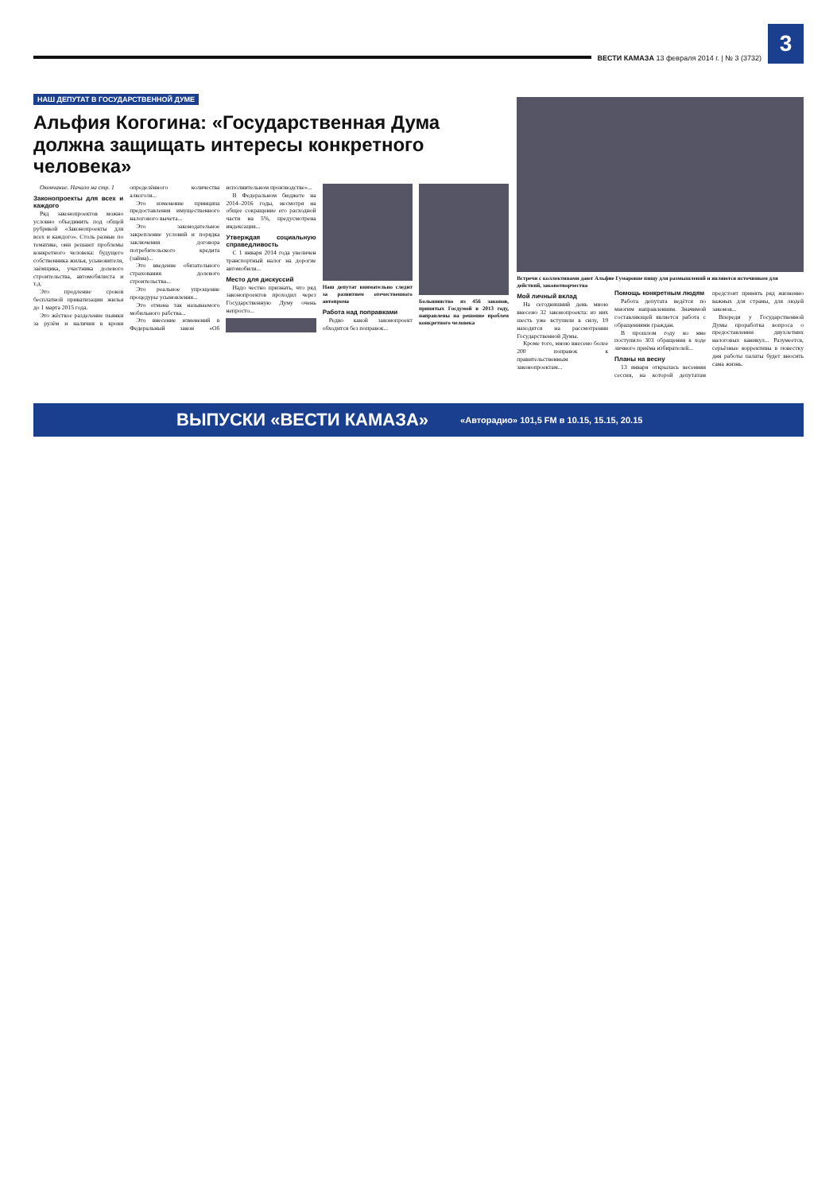ВЕСТИ КАМАЗА 13 февраля 2014 г. | № 3 (3732)
3
НАШ ДЕПУТАТ В ГОСУДАРСТВЕННОЙ ДУМЕ
Альфия Когогина: «Государственная Дума должна защищать интересы конкретного человека»
Окончание. Начало на стр. 1
Законопроекты для всех и каждого
Ряд законопроектов можно условно объединить под общей рубрикой «Законопроекты для всех и каждого». Столь разные по тематике, они решают проблемы конкретного человека: будущего собственника жилья, усыновителя, заёмщика, участника долевого строительства, автомобилиста и т.д.
Это продление сроков бесплатной приватизации жилья до 1 марта 2015 года.
Это жёсткое разделение пьянки за рулём и наличия в крови определённого количества алкоголя...
Это изменение принципа предоставления имущественного налогового вычета...
Это законодательное закрепление условий и порядка заключения договора потребительского кредита (займа)...
Это введение обязательного страхования долевого строительства...
Это реальное упрощение процедуры усыновления...
Это отмена так называемого мобильного рабства...
Это внесение изменений в Федеральный закон «Об исполнительном производстве»...
В Федеральном бюджете на 2014–2016 годы, несмотря на общее сокращение его расходной части на 5%, предусмотрена индексация...
Утверждая социальную справедливость
С 1 января 2014 года увеличен транспортный налог на дорогие автомобили...
Место для дискуссий
Надо честно признать, что ряд законопроектов проходил через Государственную Думу очень непросто...
Наш депутат внимательно следит за развитием отечественного автопрома
Работа над поправками
Редко какой законопроект обходится без поправок...
Большинство из 456 законов, принятых Госдумой в 2013 году, направлены на решение проблем конкретного человека
Встречи с коллективами дают Альфие Гумаровне пищу для размышлений и являются источником для действий, законотворчества
Мой личный вклад
На сегодняшний день мною внесено 32 законопроекта: из них шесть уже вступили в силу, 19 находятся на рассмотрении Государственной Думы.
Кроме того, мною внесено более 200 поправок к правительственным законопроектам...
Помощь конкретным людям
Работа депутата ведётся по многим направлениям. Значимой составляющей является работа с обращениями граждан.
В прошлом году ко мне поступило 303 обращения в ходе личного приёма избирателей...
Планы на весну
13 января открылась весенняя сессия, на которой депутатам предстоит принять ряд жизненно важных для страны, для людей законов...
Впереди у Государственной Думы проработка вопроса о предоставлении двухлетних налоговых каникул... Разумеется, серьёзные коррективы в повестку дня работы палаты будет вносить сама жизнь.
ВЫПУСКИ «ВЕСТИ КАМАЗА» «Авторадио» 101,5 FM в 10.15, 15.15, 20.15